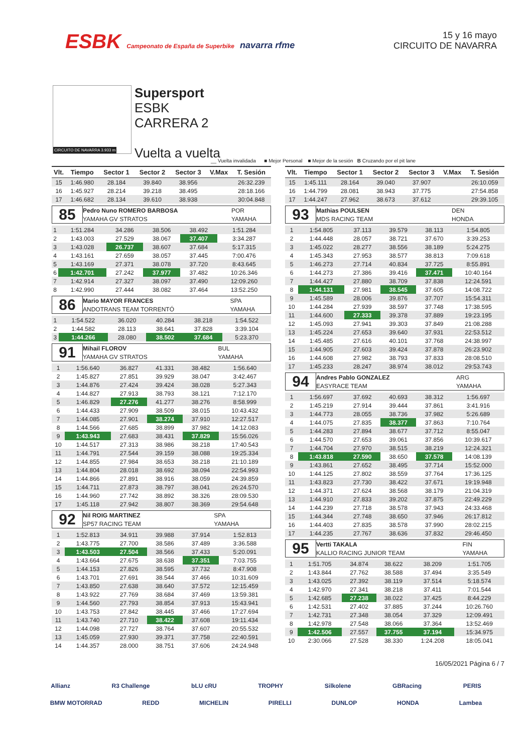ESBK Campeonato de España de Superbike navarra rfme
15 y 16 mayo
CIRCUITO DE NAVARRA
CIRCUITO DE NAVARRA 3.933 m
Supersport
ESBK
CARRERA 2
Vuelta a vuelta
__ Vuelta invalidada ■ Mejor Personal ■ Mejor de la sesión B Cruzando por el pit lane
| Vlt. | Tiempo | Sector 1 | Sector 2 | Sector 3 | V.Max | T. Sesión |
| --- | --- | --- | --- | --- | --- | --- |
| 15 | 1:46.980 | 28.184 | 39.840 | 38.956 | | 26:32.239 |
| 16 | 1:45.927 | 28.214 | 39.218 | 38.495 | | 28:18.166 |
| 17 | 1:46.682 | 28.134 | 39.610 | 38.938 | | 30:04.848 |
| 85 | Pedro Nuno ROMERO BARBOSA | POR |
| | YAMAHA GV STRATOS | YAMAHA |
| 1 | 1:51.284 | 34.286 | 38.506 | 38.492 | | 1:51.284 |
| 2 | 1:43.003 | 27.529 | 38.067 | 37.407 | | 3:34.287 |
| 3 | 1:43.028 | 26.737 | 38.607 | 37.684 | | 5:17.315 |
| 4 | 1:43.161 | 27.659 | 38.057 | 37.445 | | 7:00.476 |
| 5 | 1:43.169 | 27.371 | 38.078 | 37.720 | | 8:43.645 |
| 6 | 1:42.701 | 27.242 | 37.977 | 37.482 | | 10:26.346 |
| 7 | 1:42.914 | 27.327 | 38.097 | 37.490 | | 12:09.260 |
| 8 | 1:42.990 | 27.444 | 38.082 | 37.464 | | 13:52.250 |
| 86 | Mario MAYOR FRANCES | SPA |
| | ANDOTRANS TEAM TORRENTÓ | YAMAHA |
| 1 | 1:54.522 | 36.020 | 40.284 | 38.218 | | 1:54.522 |
| 2 | 1:44.582 | 28.113 | 38.641 | 37.828 | | 3:39.104 |
| 3 | 1:44.266 | 28.080 | 38.502 | 37.684 | | 5:23.370 |
| 91 | Mihail FLOROV | BUL |
| | YAMAHA GV STRATOS | YAMAHA |
| 1 | 1:56.640 | 36.827 | 41.331 | 38.482 | | 1:56.640 |
| 2 | 1:45.827 | 27.851 | 39.929 | 38.047 | | 3:42.467 |
| 3 | 1:44.876 | 27.424 | 39.424 | 38.028 | | 5:27.343 |
| 4 | 1:44.827 | 27.913 | 38.793 | 38.121 | | 7:12.170 |
| 5 | 1:46.829 | 27.276 | 41.277 | 38.276 | | 8:58.999 |
| 6 | 1:44.433 | 27.909 | 38.509 | 38.015 | | 10:43.432 |
| 7 | 1:44.085 | 27.901 | 38.274 | 37.910 | | 12:27.517 |
| 8 | 1:44.566 | 27.685 | 38.899 | 37.982 | | 14:12.083 |
| 9 | 1:43.943 | 27.683 | 38.431 | 37.829 | | 15:56.026 |
| 10 | 1:44.517 | 27.313 | 38.986 | 38.218 | | 17:40.543 |
| 11 | 1:44.791 | 27.544 | 39.159 | 38.088 | | 19:25.334 |
| 12 | 1:44.855 | 27.984 | 38.653 | 38.218 | | 21:10.189 |
| 13 | 1:44.804 | 28.018 | 38.692 | 38.094 | | 22:54.993 |
| 14 | 1:44.866 | 27.891 | 38.916 | 38.059 | | 24:39.859 |
| 15 | 1:44.711 | 27.873 | 38.797 | 38.041 | | 26:24.570 |
| 16 | 1:44.960 | 27.742 | 38.892 | 38.326 | | 28:09.530 |
| 17 | 1:45.118 | 27.942 | 38.807 | 38.369 | | 29:54.648 |
| 92 | Nil ROIG MARTINEZ | SPA |
| | SP57 RACING TEAM | YAMAHA |
| 1 | 1:52.813 | 34.911 | 39.988 | 37.914 | | 1:52.813 |
| 2 | 1:43.775 | 27.700 | 38.586 | 37.489 | | 3:36.588 |
| 3 | 1:43.503 | 27.504 | 38.566 | 37.433 | | 5:20.091 |
| 4 | 1:43.664 | 27.675 | 38.638 | 37.351 | | 7:03.755 |
| 5 | 1:44.153 | 27.826 | 38.595 | 37.732 | | 8:47.908 |
| 6 | 1:43.701 | 27.691 | 38.544 | 37.466 | | 10:31.609 |
| 7 | 1:43.850 | 27.638 | 38.640 | 37.572 | | 12:15.459 |
| 8 | 1:43.922 | 27.769 | 38.684 | 37.469 | | 13:59.381 |
| 9 | 1:44.560 | 27.793 | 38.854 | 37.913 | | 15:43.941 |
| 10 | 1:43.753 | 27.842 | 38.445 | 37.466 | | 17:27.694 |
| 11 | 1:43.740 | 27.710 | 38.422 | 37.608 | | 19:11.434 |
| 12 | 1:44.098 | 27.727 | 38.764 | 37.607 | | 20:55.532 |
| 13 | 1:45.059 | 27.930 | 39.371 | 37.758 | | 22:40.591 |
| 14 | 1:44.357 | 28.000 | 38.751 | 37.606 | | 24:24.948 |
| Vlt. | Tiempo | Sector 1 | Sector 2 | Sector 3 | V.Max | T. Sesión |
| --- | --- | --- | --- | --- | --- | --- |
| 15 | 1:45.111 | 28.164 | 39.040 | 37.907 | | 26:10.059 |
| 16 | 1:44.799 | 28.081 | 38.943 | 37.775 | | 27:54.858 |
| 17 | 1:44.247 | 27.962 | 38.673 | 37.612 | | 29:39.105 |
| 93 | Mathias POULSEN | DEN |
| | MDS RACING TEAM | HONDA |
| 1 | 1:54.805 | 37.113 | 39.579 | 38.113 | | 1:54.805 |
| 2 | 1:44.448 | 28.057 | 38.721 | 37.670 | | 3:39.253 |
| 3 | 1:45.022 | 28.277 | 38.556 | 38.189 | | 5:24.275 |
| 4 | 1:45.343 | 27.953 | 38.577 | 38.813 | | 7:09.618 |
| 5 | 1:46.273 | 27.714 | 40.834 | 37.725 | | 8:55.891 |
| 6 | 1:44.273 | 27.386 | 39.416 | 37.471 | | 10:40.164 |
| 7 | 1:44.427 | 27.880 | 38.709 | 37.838 | | 12:24.591 |
| 8 | 1:44.131 | 27.981 | 38.545 | 37.605 | | 14:08.722 |
| 9 | 1:45.589 | 28.006 | 39.876 | 37.707 | | 15:54.311 |
| 10 | 1:44.284 | 27.939 | 38.597 | 37.748 | | 17:38.595 |
| 11 | 1:44.600 | 27.333 | 39.378 | 37.889 | | 19:23.195 |
| 12 | 1:45.093 | 27.941 | 39.303 | 37.849 | | 21:08.288 |
| 13 | 1:45.224 | 27.653 | 39.640 | 37.931 | | 22:53.512 |
| 14 | 1:45.485 | 27.616 | 40.101 | 37.768 | | 24:38.997 |
| 15 | 1:44.905 | 27.603 | 39.424 | 37.878 | | 26:23.902 |
| 16 | 1:44.608 | 27.982 | 38.793 | 37.833 | | 28:08.510 |
| 17 | 1:45.233 | 28.247 | 38.974 | 38.012 | | 29:53.743 |
| 94 | Andres Pablo GONZALEZ | ARG |
| | EASYRACE TEAM | YAMAHA |
| 1 | 1:56.697 | 37.692 | 40.693 | 38.312 | | 1:56.697 |
| 2 | 1:45.219 | 27.914 | 39.444 | 37.861 | | 3:41.916 |
| 3 | 1:44.773 | 28.055 | 38.736 | 37.982 | | 5:26.689 |
| 4 | 1:44.075 | 27.835 | 38.377 | 37.863 | | 7:10.764 |
| 5 | 1:44.283 | 27.894 | 38.677 | 37.712 | | 8:55.047 |
| 6 | 1:44.570 | 27.653 | 39.061 | 37.856 | | 10:39.617 |
| 7 | 1:44.704 | 27.970 | 38.515 | 38.219 | | 12:24.321 |
| 8 | 1:43.818 | 27.590 | 38.650 | 37.578 | | 14:08.139 |
| 9 | 1:43.861 | 27.652 | 38.495 | 37.714 | | 15:52.000 |
| 10 | 1:44.125 | 27.802 | 38.559 | 37.764 | | 17:36.125 |
| 11 | 1:43.823 | 27.730 | 38.422 | 37.671 | | 19:19.948 |
| 12 | 1:44.371 | 27.624 | 38.568 | 38.179 | | 21:04.319 |
| 13 | 1:44.910 | 27.833 | 39.202 | 37.875 | | 22:49.229 |
| 14 | 1:44.239 | 27.718 | 38.578 | 37.943 | | 24:33.468 |
| 15 | 1:44.344 | 27.748 | 38.650 | 37.946 | | 26:17.812 |
| 16 | 1:44.403 | 27.835 | 38.578 | 37.990 | | 28:02.215 |
| 17 | 1:44.235 | 27.767 | 38.636 | 37.832 | | 29:46.450 |
| 95 | Vertti TAKALA | FIN |
| | KALLIO RACING JUNIOR TEAM | YAMAHA |
| 1 | 1:51.705 | 34.874 | 38.622 | 38.209 | | 1:51.705 |
| 2 | 1:43.844 | 27.762 | 38.588 | 37.494 | | 3:35.549 |
| 3 | 1:43.025 | 27.392 | 38.119 | 37.514 | | 5:18.574 |
| 4 | 1:42.970 | 27.341 | 38.218 | 37.411 | | 7:01.544 |
| 5 | 1:42.685 | 27.238 | 38.022 | 37.425 | | 8:44.229 |
| 6 | 1:42.531 | 27.402 | 37.885 | 37.244 | | 10:26.760 |
| 7 | 1:42.731 | 27.348 | 38.054 | 37.329 | | 12:09.491 |
| 8 | 1:42.978 | 27.548 | 38.066 | 37.364 | | 13:52.469 |
| 9 | 1:42.506 | 27.557 | 37.755 | 37.194 | | 15:34.975 |
| 10 | 2:30.066 | 27.528 | 38.330 | 1:24.208 | | 18:05.041 |
16/05/2021 Página 6 / 7
Allianz R3 Challenge bLU cRU TROPHY Silkolene GBRacing PERIS
BMW MOTORRAD REDD MICHELIN PIRELLI DUNLOP HONDA Lambea